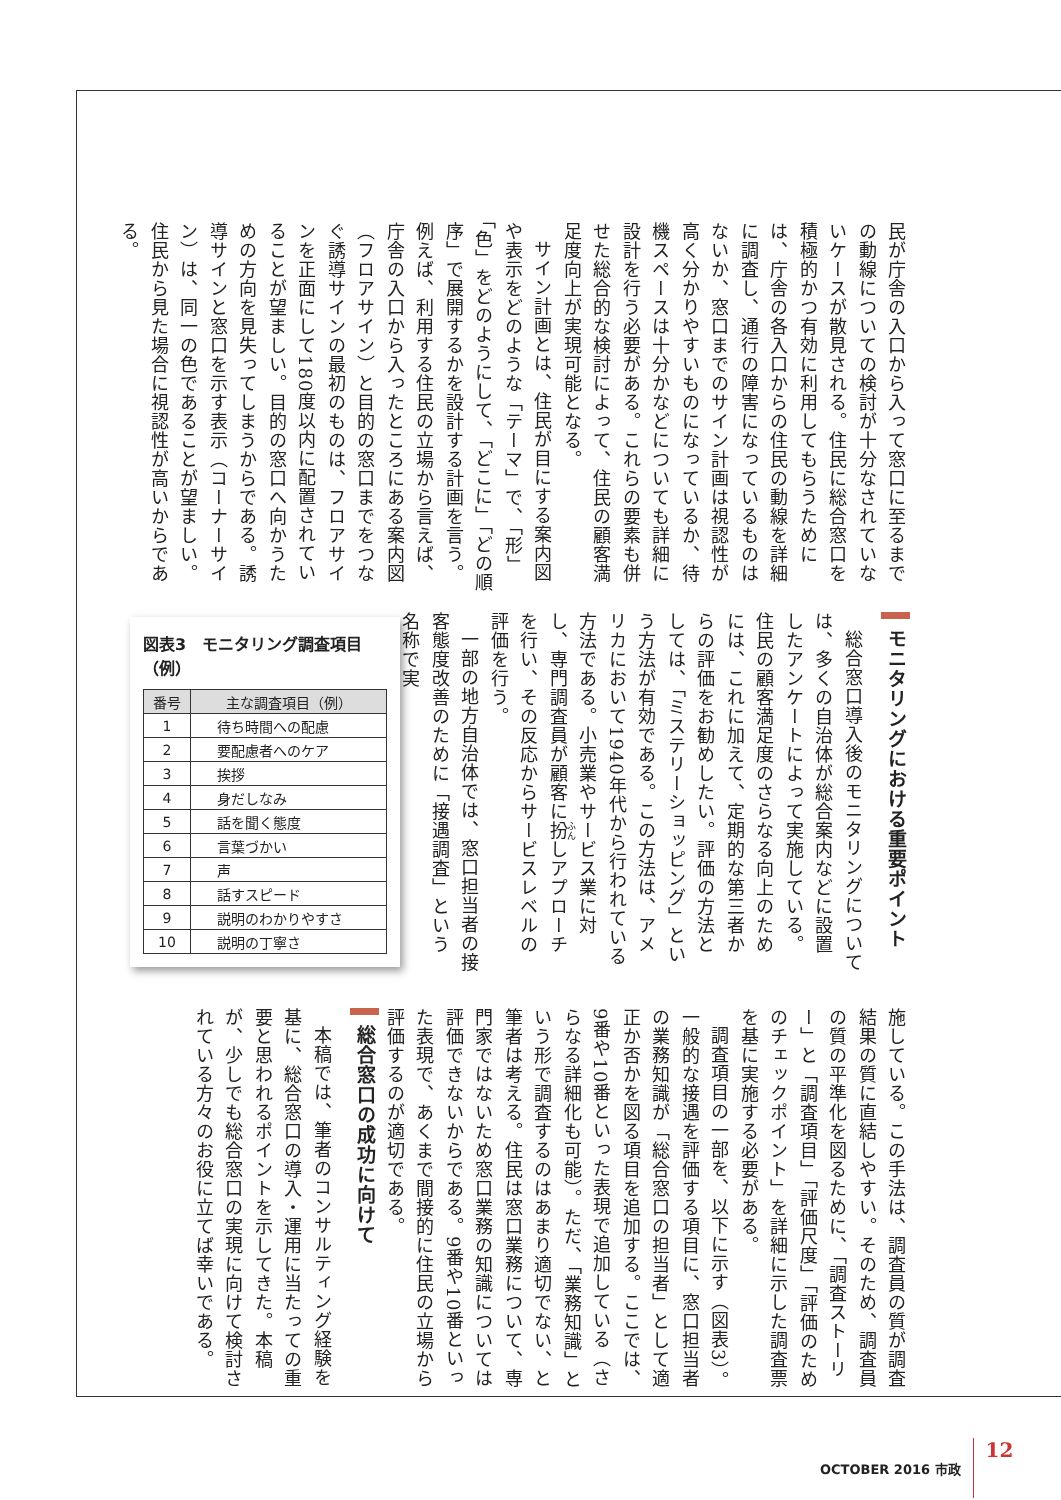民が庁舎の入口から入って窓口に至るまでの動線についての検討が十分なされていないケースが散見される。住民に総合窓口を積極的かつ有効に利用してもらうためには、庁舎の各入口からの住民の動線を詳細に調査し、通行の障害になっているものはないか、窓口までのサイン計画は視認性が高く分かりやすいものになっているか、待機スペースは十分かなどについても詳細に設計を行う必要がある。これらの要素も併せた総合的な検討によって、住民の顧客満足度向上が実現可能となる。
サイン計画とは、住民が目にする案内図や表示をどのような「テーマ」で、「形」「色」をどのようにして、「どこに」「どの順序」で展開するかを設計する計画を言う。例えば、利用する住民の立場から言えば、庁舎の入口から入ったところにある案内図（フロアサイン）と目的の窓口までをつなぐ誘導サインの最初のものは、フロアサインを正面にして180度以内に配置されていることが望ましい。目的の窓口へ向かうための方向を見失ってしまうからである。誘導サインと窓口を示す表示（コーナーサイン）は、同一の色であることが望ましい。住民から見た場合に視認性が高いからである。
モニタリングにおける重要ポイント
総合窓口導入後のモニタリングについては、多くの自治体が総合案内などに設置したアンケートによって実施している。住民の顧客満足度のさらなる向上のためには、これに加えて、定期的な第三者からの評価をお勧めしたい。評価の方法としては、「ミステリーショッピング」という方法が有効である。この方法は、アメリカにおいて1940年代から行われている方法である。小売業やサービス業に対し、専門調査員が顧客に扮しアプローチを行い、その反応からサービスレベルの評価を行う。
一部の地方自治体では、窓口担当者の接客態度改善のために「接遇調査」という名称で実
図表3　モニタリング調査項目（例）
| 番号 | 主な調査項目（例） |
| --- | --- |
| 1 | 待ち時間への配慮 |
| 2 | 要配慮者へのケア |
| 3 | 挨拶 |
| 4 | 身だしなみ |
| 5 | 話を聞く態度 |
| 6 | 言葉づかい |
| 7 | 声 |
| 8 | 話すスピード |
| 9 | 説明のわかりやすさ |
| 10 | 説明の丁寧さ |
施している。この手法は、調査員の質が調査結果の質に直結しやすい。そのため、調査員の質の平準化を図るために、「調査ストーリー」と「調査項目」「評価尺度」「評価のためのチェックポイント」を詳細に示した調査票を基に実施する必要がある。
調査項目の一部を、以下に示す（図表3）。一般的な接遇を評価する項目に、窓口担当者の業務知識が「総合窓口の担当者」として適正か否かを図る項目を追加する。ここでは、9番や10番といった表現で追加している（さらなる詳細化も可能）。ただ、「業務知識」という形で調査するのはあまり適切でない、と筆者は考える。住民は窓口業務について、専門家ではないため窓口業務の知識については評価できないからである。9番や10番といった表現で、あくまで間接的に住民の立場から評価するのが適切である。
総合窓口の成功に向けて
本稿では、筆者のコンサルティング経験を基に、総合窓口の導入・運用に当たっての重要と思われるポイントを示してきた。本稿が、少しでも総合窓口の実現に向けて検討されている方々のお役に立てば幸いである。
OCTOBER 2016 市政 12